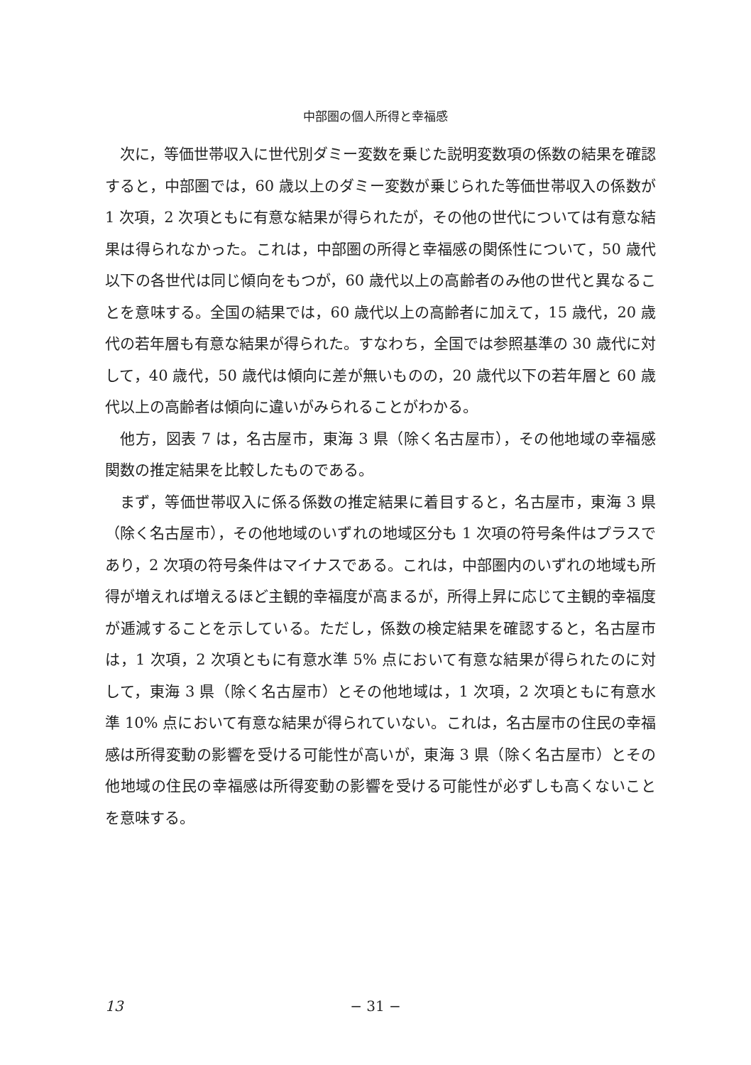中部圏の個人所得と幸福感
次に，等価世帯収入に世代別ダミー変数を乗じた説明変数項の係数の結果を確認すると，中部圏では，60 歳以上のダミー変数が乗じられた等価世帯収入の係数が 1 次項，2 次項ともに有意な結果が得られたが，その他の世代については有意な結果は得られなかった。これは，中部圏の所得と幸福感の関係性について，50 歳代以下の各世代は同じ傾向をもつが，60 歳代以上の高齢者のみ他の世代と異なることを意味する。全国の結果では，60 歳代以上の高齢者に加えて，15 歳代，20 歳代の若年層も有意な結果が得られた。すなわち，全国では参照基準の 30 歳代に対して，40 歳代，50 歳代は傾向に差が無いものの，20 歳代以下の若年層と 60 歳代以上の高齢者は傾向に違いがみられることがわかる。
他方，図表 7 は，名古屋市，東海 3 県（除く名古屋市），その他地域の幸福感関数の推定結果を比較したものである。
まず，等価世帯収入に係る係数の推定結果に着目すると，名古屋市，東海 3 県（除く名古屋市），その他地域のいずれの地域区分も 1 次項の符号条件はプラスであり，2 次項の符号条件はマイナスである。これは，中部圏内のいずれの地域も所得が増えれば増えるほど主観的幸福度が高まるが，所得上昇に応じて主観的幸福度が逓減することを示している。ただし，係数の検定結果を確認すると，名古屋市は，1 次項，2 次項ともに有意水準 5% 点において有意な結果が得られたのに対して，東海 3 県（除く名古屋市）とその他地域は，1 次項，2 次項ともに有意水準 10% 点において有意な結果が得られていない。これは，名古屋市の住民の幸福感は所得変動の影響を受ける可能性が高いが，東海 3 県（除く名古屋市）とその他地域の住民の幸福感は所得変動の影響を受ける可能性が必ずしも高くないことを意味する。
13
− 31 −